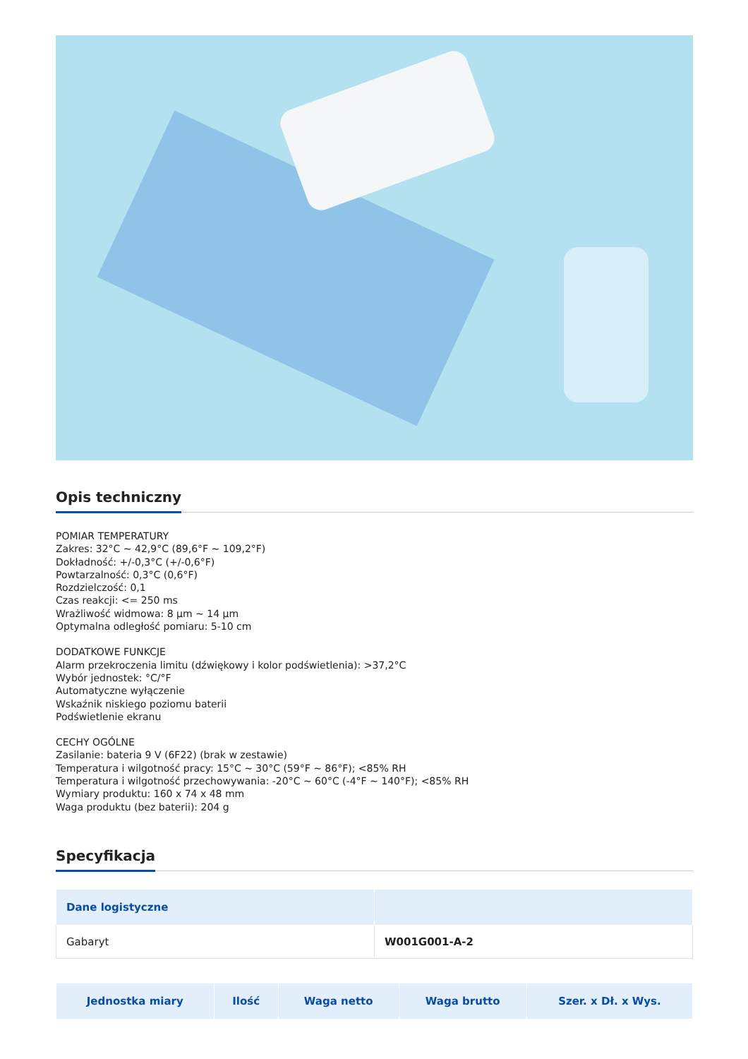Opis techniczny
POMIAR TEMPERATURY
Zakres: 32°C ~ 42,9°C (89,6°F ~ 109,2°F)
Dokładność: +/-0,3°C (+/-0,6°F)
Powtarzalność: 0,3°C (0,6°F)
Rozdzielczość: 0,1
Czas reakcji: <= 250 ms
Wrażliwość widmowa: 8 µm ~ 14 µm
Optymalna odległość pomiaru: 5-10 cm
DODATKOWE FUNKCJE
Alarm przekroczenia limitu (dźwiękowy i kolor podświetlenia): >37,2°C
Wybór jednostek: °C/°F
Automatyczne wyłączenie
Wskaźnik niskiego poziomu baterii
Podświetlenie ekranu
CECHY OGÓLNE
Zasilanie: bateria 9 V (6F22) (brak w zestawie)
Temperatura i wilgotność pracy: 15°C ~ 30°C (59°F ~ 86°F); <85% RH
Temperatura i wilgotność przechowywania: -20°C ~ 60°C (-4°F ~ 140°F); <85% RH
Wymiary produktu: 160 x 74 x 48 mm
Waga produktu (bez baterii): 204 g
Specyfikacja
| Dane logistyczne | |
| --- | --- |
| Gabaryt | W001G001-A-2 |
| Jednostka miary | Ilość | Waga netto | Waga brutto | Szer. x Dł. x Wys. |
| --- | --- | --- | --- | --- |